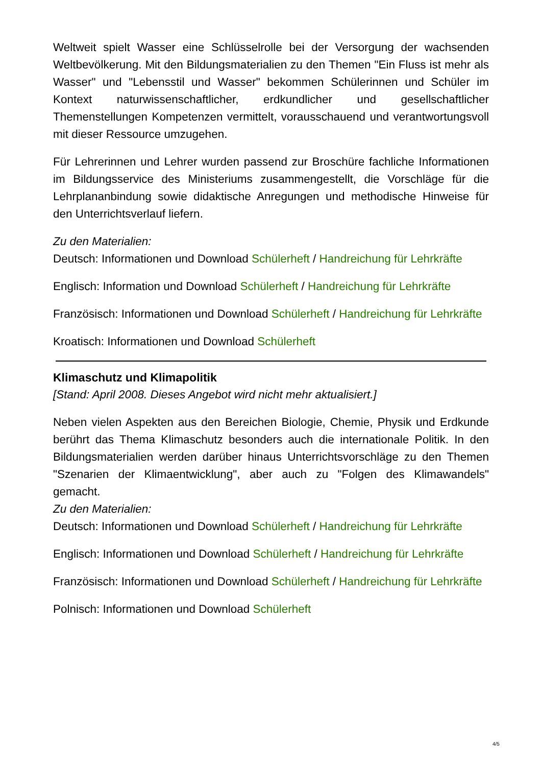Weltweit spielt Wasser eine Schlüsselrolle bei der Versorgung der wachsenden Weltbevölkerung. Mit den Bildungsmaterialien zu den Themen "Ein Fluss ist mehr als Wasser" und "Lebensstil und Wasser" bekommen Schülerinnen und Schüler im Kontext naturwissenschaftlicher, erdkundlicher und gesellschaftlicher Themenstellungen Kompetenzen vermittelt, vorausschauend und verantwortungsvoll mit dieser Ressource umzugehen.
Für Lehrerinnen und Lehrer wurden passend zur Broschüre fachliche Informationen im Bildungsservice des Ministeriums zusammengestellt, die Vorschläge für die Lehrplananbindung sowie didaktische Anregungen und methodische Hinweise für den Unterrichtsverlauf liefern.
Zu den Materialien:
Deutsch: Informationen und Download Schülerheft / Handreichung für Lehrkräfte
Englisch: Information und Download Schülerheft / Handreichung für Lehrkräfte
Französisch: Informationen und Download Schülerheft / Handreichung für Lehrkräfte
Kroatisch: Informationen und Download Schülerheft
Klimaschutz und Klimapolitik
[Stand: April 2008. Dieses Angebot wird nicht mehr aktualisiert.]
Neben vielen Aspekten aus den Bereichen Biologie, Chemie, Physik und Erdkunde berührt das Thema Klimaschutz besonders auch die internationale Politik. In den Bildungsmaterialien werden darüber hinaus Unterrichtsvorschläge zu den Themen "Szenarien der Klimaentwicklung", aber auch zu "Folgen des Klimawandels" gemacht.
Zu den Materialien:
Deutsch: Informationen und Download Schülerheft / Handreichung für Lehrkräfte
Englisch: Informationen und Download Schülerheft / Handreichung für Lehrkräfte
Französisch: Informationen und Download Schülerheft / Handreichung für Lehrkräfte
Polnisch: Informationen und Download Schülerheft
4/5